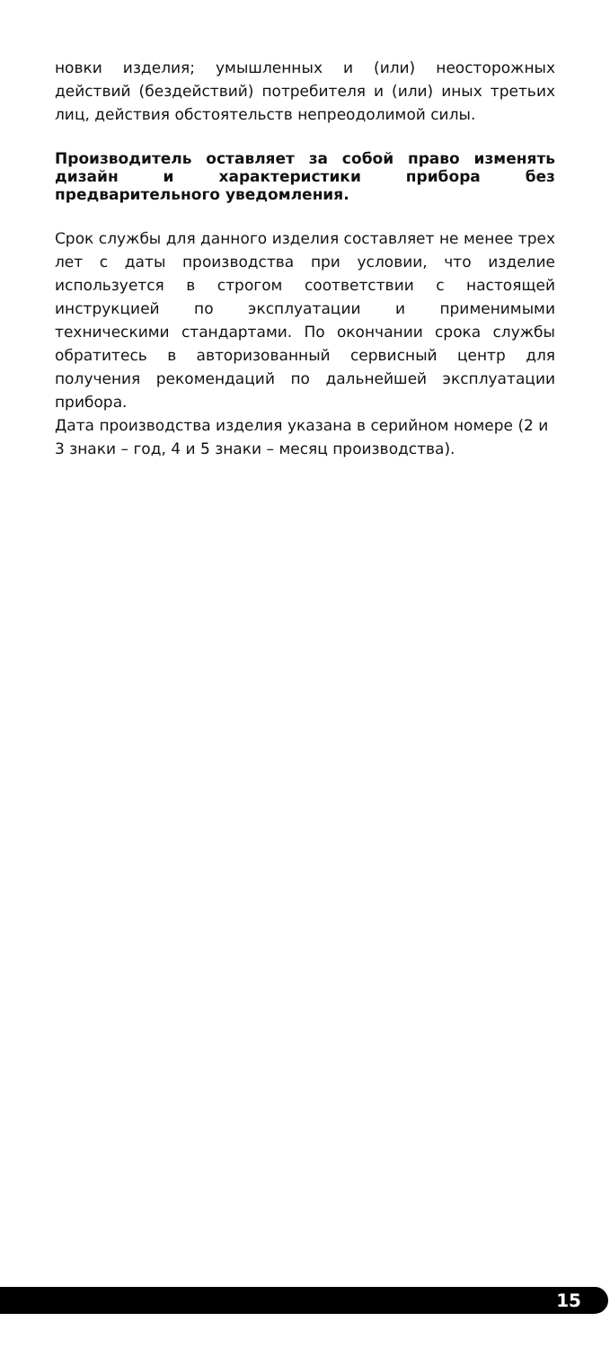новки изделия; умышленных и (или) неосторожных действий (бездействий) потребителя и (или) иных третьих лиц, действия обстоятельств непреодолимой силы.
Производитель оставляет за собой право изменять дизайн и характеристики прибора без предварительного уведомления.
Срок службы для данного изделия составляет не менее трех лет с даты производства при условии, что изделие используется в строгом соответствии с настоящей инструкцией по эксплуатации и применимыми техническими стандартами. По окончании срока службы обратитесь в авторизованный сервисный центр для получения рекомендаций по дальнейшей эксплуатации прибора.
Дата производства изделия указана в серийном номере (2 и 3 знаки – год, 4 и 5 знаки – месяц производства).
15